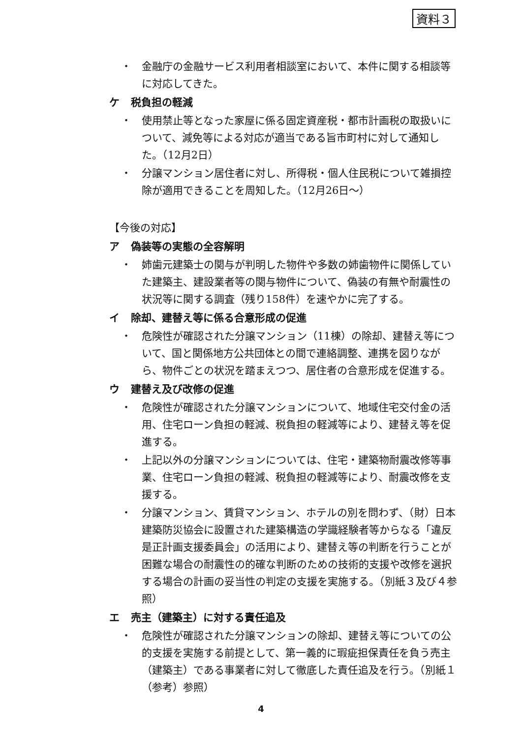資料３
・ 金融庁の金融サービス利用者相談室において、本件に関する相談等に対応してきた。
ケ 税負担の軽減
・ 使用禁止等となった家屋に係る固定資産税・都市計画税の取扱いについて、減免等による対応が適当である旨市町村に対して通知した。（12月2日）
・ 分譲マンション居住者に対し、所得税・個人住民税について雑損控除が適用できることを周知した。（12月26日～）
【今後の対応】
ア 偽装等の実態の全容解明
・ 姉歯元建築士の関与が判明した物件や多数の姉歯物件に関係していた建築主、建設業者等の関与物件について、偽装の有無や耐震性の状況等に関する調査（残り158件）を速やかに完了する。
イ 除却、建替え等に係る合意形成の促進
・ 危険性が確認された分譲マンション（11棟）の除却、建替え等について、国と関係地方公共団体との間で連絡調整、連携を図りながら、物件ごとの状況を踏まえつつ、居住者の合意形成を促進する。
ウ 建替え及び改修の促進
・ 危険性が確認された分譲マンションについて、地域住宅交付金の活用、住宅ローン負担の軽減、税負担の軽減等により、建替え等を促進する。
・ 上記以外の分譲マンションについては、住宅・建築物耐震改修等事業、住宅ローン負担の軽減、税負担の軽減等により、耐震改修を支援する。
・ 分譲マンション、賃貸マンション、ホテルの別を問わず、（財）日本建築防災協会に設置された建築構造の学識経験者等からなる「違反是正計画支援委員会」の活用により、建替え等の判断を行うことが困難な場合の耐震性の的確な判断のための技術的支援や改修を選択する場合の計画の妥当性の判定の支援を実施する。（別紙３及び４参照）
エ 売主（建築主）に対する責任追及
・ 危険性が確認された分譲マンションの除却、建替え等についての公的支援を実施する前提として、第一義的に瑕疵担保責任を負う売主（建築主）である事業者に対して徹底した責任追及を行う。（別紙１（参考）参照）
4